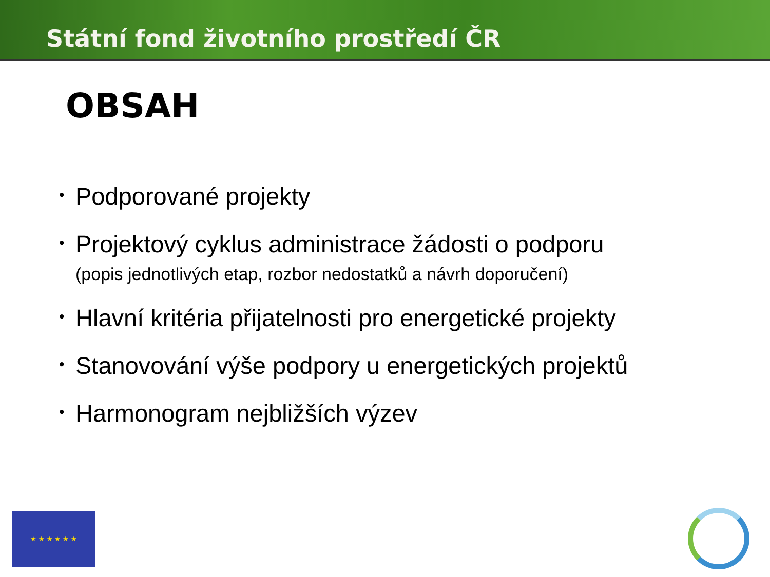Státní fond životního prostředí ČR
OBSAH
• Podporované projekty
• Projektový cyklus administrace žádosti o podporu
(popis jednotlivých etap, rozbor nedostatků a návrh doporučení)
• Hlavní kritéria přijatelnosti pro energetické projekty
• Stanovování výše podpory u energetických projektů
• Harmonogram nejbližších výzev
★ ★ ★ ★ ★ ★